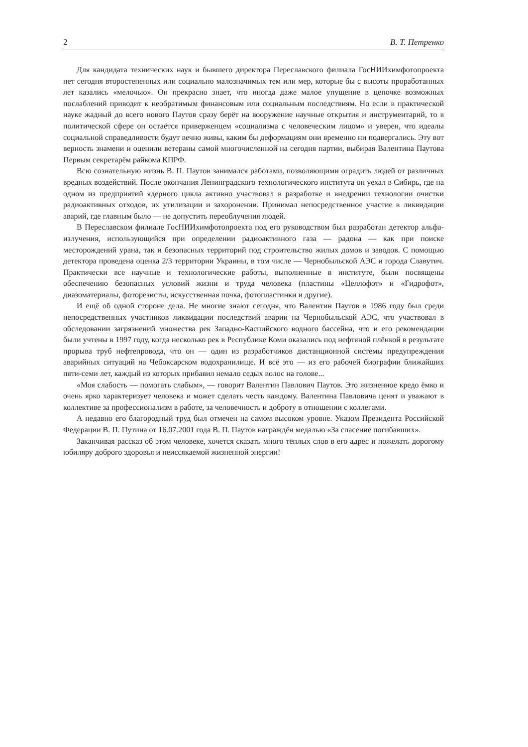2 В. Т. Петренко
Для кандидата технических наук и бывшего директора Переславского филиала ГосНИИхимфотопроекта нет сегодня второстепенных или социально малозначимых тем или мер, которые бы с высоты проработанных лет казались «мелочью». Он прекрасно знает, что иногда даже малое упущение в цепочке возможных послаблений приводит к необратимым финансовым или социальным последствиям. Но если в практической науке жадный до всего нового Паутов сразу берёт на вооружение научные открытия и инструментарий, то в политической сфере он остаётся приверженцем «социализма с человеческим лицом» и уверен, что идеалы социальной справедливости будут вечно живы, каким бы деформациям они временно ни подвергались. Эту вот верность знамени и оценили ветераны самой многочисленной на сегодня партии, выбирая Валентина Паутова Первым секретарём райкома КПРФ.
Всю сознательную жизнь В. П. Паутов занимался работами, позволяющими оградить людей от различных вредных воздействий. После окончания Ленинградского технологического института он уехал в Сибирь, где на одном из предприятий ядерного цикла активно участвовал в разработке и внедрении технологии очистки радиоактивных отходов, их утилизации и захоронении. Принимал непосредственное участие в ликвидации аварий, где главным было — не допустить переоблучения людей.
В Переславском филиале ГосНИИхимфотопроекта под его руководством был разработан детектор альфа-излучения, использующийся при определении радиоактивного газа — радона — как при поиске месторождений урана, так и безопасных территорий под строительство жилых домов и заводов. С помощью детектора проведена оценка 2/3 территории Украины, в том числе — Чернобыльской АЭС и города Славутич. Практически все научные и технологические работы, выполненные в институте, были посвящены обеспечению безопасных условий жизни и труда человека (пластины «Целлофот» и «Гидрофот», диазоматериалы, фоторезисты, искусственная почка, фотопластинки и другие).
И ещё об одной стороне дела. Не многие знают сегодня, что Валентин Паутов в 1986 году был среди непосредственных участников ликвидации последствий аварии на Чернобыльской АЭС, что участвовал в обследовании загрязнений множества рек Западно-Каспийского водного бассейна, что и его рекомендации были учтены в 1997 году, когда несколько рек в Республике Коми оказались под нефтяной плёнкой в результате прорыва труб нефтепровода, что он — один из разработчиков дистанционной системы предупреждения аварийных ситуаций на Чебоксарском водохранилище. И всё это — из его рабочей биографии ближайших пяти-семи лет, каждый из которых прибавил немало седых волос на голове...
«Моя слабость — помогать слабым», — говорит Валентин Павлович Паутов. Это жизненное кредо ёмко и очень ярко характеризует человека и может сделать честь каждому. Валентина Павловича ценят и уважают в коллективе за профессионализм в работе, за человечность и доброту в отношении с коллегами.
А недавно его благородный труд был отмечен на самом высоком уровне. Указом Президента Российской Федерации В. П. Путина от 16.07.2001 года В. П. Паутов награждён медалью «За спасение погибавших».
Заканчивая рассказ об этом человеке, хочется сказать много тёплых слов в его адрес и пожелать дорогому юбиляру доброго здоровья и неиссякаемой жизненной энергии!